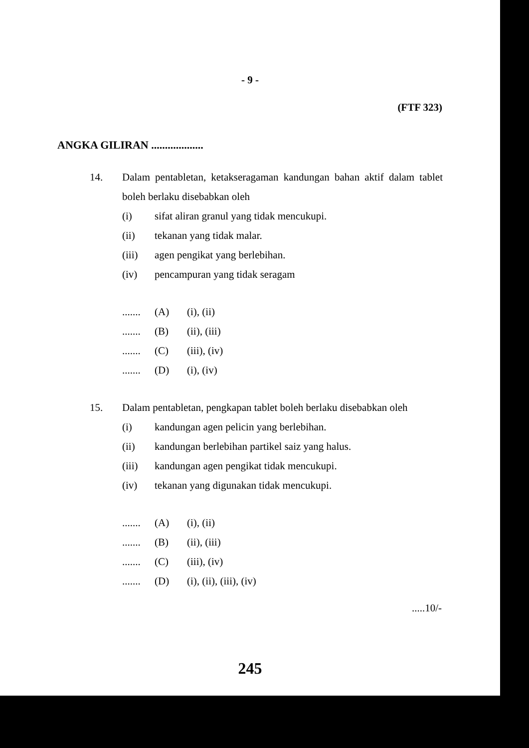- 9 -
(FTF 323)
ANGKA GILIRAN ...................
14. Dalam pentabletan, ketakseragaman kandungan bahan aktif dalam tablet boleh berlaku disebabkan oleh
(i) sifat aliran granul yang tidak mencukupi.
(ii) tekanan yang tidak malar.
(iii) agen pengikat yang berlebihan.
(iv) pencampuran yang tidak seragam
....... (A) (i), (ii)
....... (B) (ii), (iii)
....... (C) (iii), (iv)
....... (D) (i), (iv)
15. Dalam pentabletan, pengkapan tablet boleh berlaku disebabkan oleh
(i) kandungan agen pelicin yang berlebihan.
(ii) kandungan berlebihan partikel saiz yang halus.
(iii) kandungan agen pengikat tidak mencukupi.
(iv) tekanan yang digunakan tidak mencukupi.
....... (A) (i), (ii)
....... (B) (ii), (iii)
....... (C) (iii), (iv)
....... (D) (i), (ii), (iii), (iv)
.....10/-
245